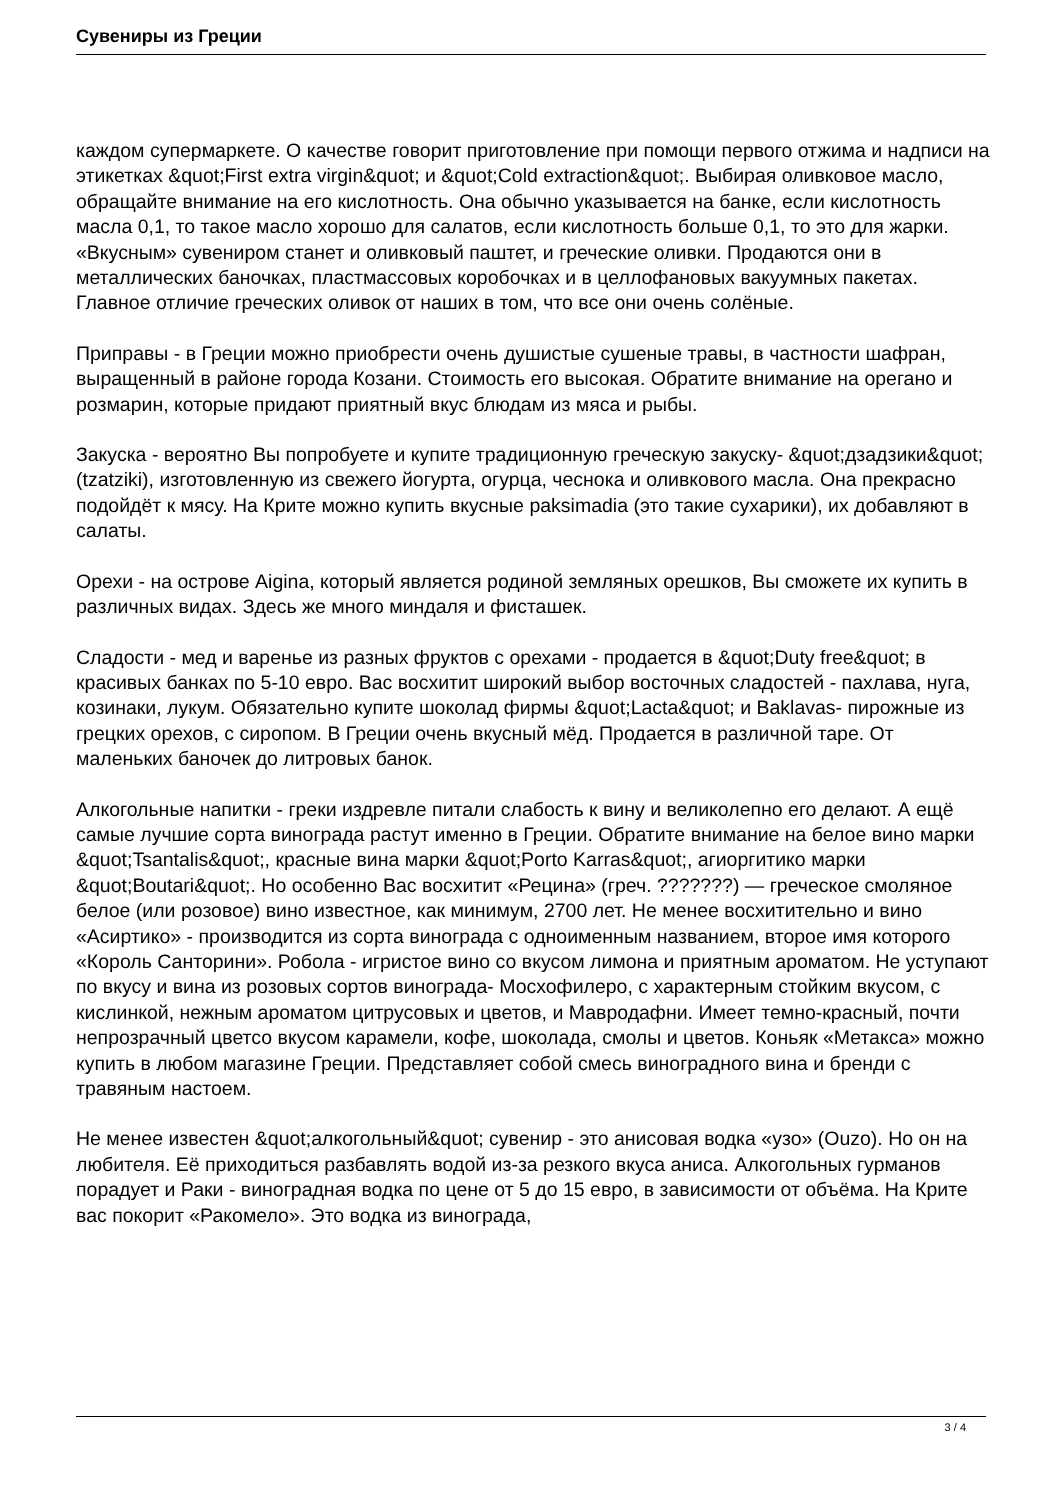Сувениры из Греции
каждом супермаркете. О качестве говорит приготовление при помощи первого отжима и надписи на этикетках &quot;First extra virgin&quot; и &quot;Cold extraction&quot;. Выбирая оливковое масло, обращайте внимание на его кислотность. Она обычно указывается на банке, если кислотность масла 0,1, то такое масло хорошо для салатов, если кислотность больше 0,1, то это для жарки. «Вкусным» сувениром станет и оливковый паштет, и греческие оливки. Продаются они в металлических баночках, пластмассовых коробочках и в целлофановых вакуумных пакетах. Главное отличие греческих оливок от наших в том, что все они очень солёные.
Приправы - в Греции можно приобрести очень душистые сушеные травы, в частности шафран, выращенный в районе города Козани. Стоимость его высокая. Обратите внимание на орегано и розмарин, которые придают приятный вкус блюдам из мяса и рыбы.
Закуска - вероятно Вы попробуете и купите традиционную греческую закуску- &quot;дзадзики&quot; (tzatziki), изготовленную из свежего йогурта, огурца, чеснока и оливкового масла. Она прекрасно подойдёт к мясу. На Крите можно купить вкусные paksimadia (это такие сухарики), их добавляют в салаты.
Орехи - на острове Aigina, который является родиной земляных орешков, Вы сможете их купить в различных видах. Здесь же много миндаля и фисташек.
Сладости - мед и варенье из разных фруктов с орехами - продается в &quot;Duty free&quot; в красивых банках по 5-10 евро. Вас восхитит широкий выбор восточных сладостей - пахлава, нуга, козинаки, лукум. Обязательно купите шоколад фирмы &quot;Lacta&quot; и Baklavas- пирожные из грецких орехов, с сиропом. В Греции очень вкусный мёд. Продается в различной таре. От маленьких баночек до литровых банок.
Алкогольные напитки - греки издревле питали слабость к вину и великолепно его делают. А ещё самые лучшие сорта винограда растут именно в Греции. Обратите внимание на белое вино марки &quot;Tsantalis&quot;, красные вина марки &quot;Porto Karras&quot;, агиоргитико марки &quot;Boutari&quot;. Но особенно Вас восхитит «Рецина» (греч. ???????) — греческое смоляное белое (или розовое) вино известное, как минимум, 2700 лет. Не менее восхитительно и вино «Асиртико» - производится из сорта винограда с одноименным названием, второе имя которого «Король Санторини». Робола - игристое вино со вкусом лимона и приятным ароматом. Не уступают по вкусу и вина из розовых сортов винограда- Мосхофилеро, с характерным стойким вкусом, с кислинкой, нежным ароматом цитрусовых и цветов, и Мавродафни. Имеет темно-красный, почти непрозрачный цветсо вкусом карамели, кофе, шоколада, смолы и цветов. Коньяк «Метакса» можно купить в любом магазине Греции. Представляет собой смесь виноградного вина и бренди с травяным настоем.
Не менее известен &quot;алкогольный&quot; сувенир - это анисовая водка «узо» (Ouzo). Но он на любителя. Её приходиться разбавлять водой из-за резкого вкуса аниса. Алкогольных гурманов порадует и Раки - виноградная водка по цене от 5 до 15 евро, в зависимости от объёма. На Крите вас покорит «Ракомело». Это водка из винограда,
3 / 4